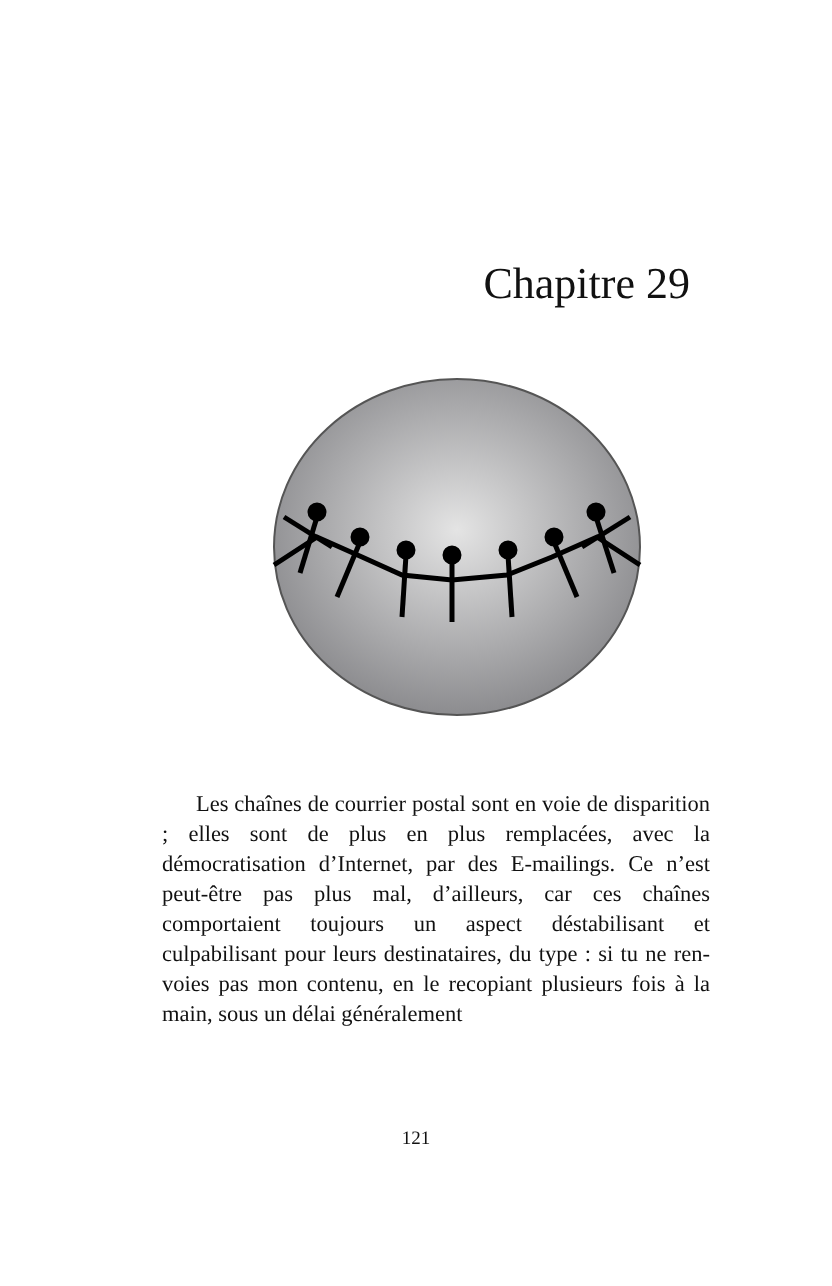Chapitre 29
Les chaînes de courrier postal sont en voie de disparition ; elles sont de plus en plus remplacées, avec la démocratisation d’Internet, par des E-mailings. Ce n’est peut-être pas plus mal, d’ailleurs, car ces chaînes comportaient toujours un aspect déstabilisant et culpabilisant pour leurs destinataires, du type : si tu ne ren-voies pas mon contenu, en le recopiant plusieurs fois à la main, sous un délai généralement
121